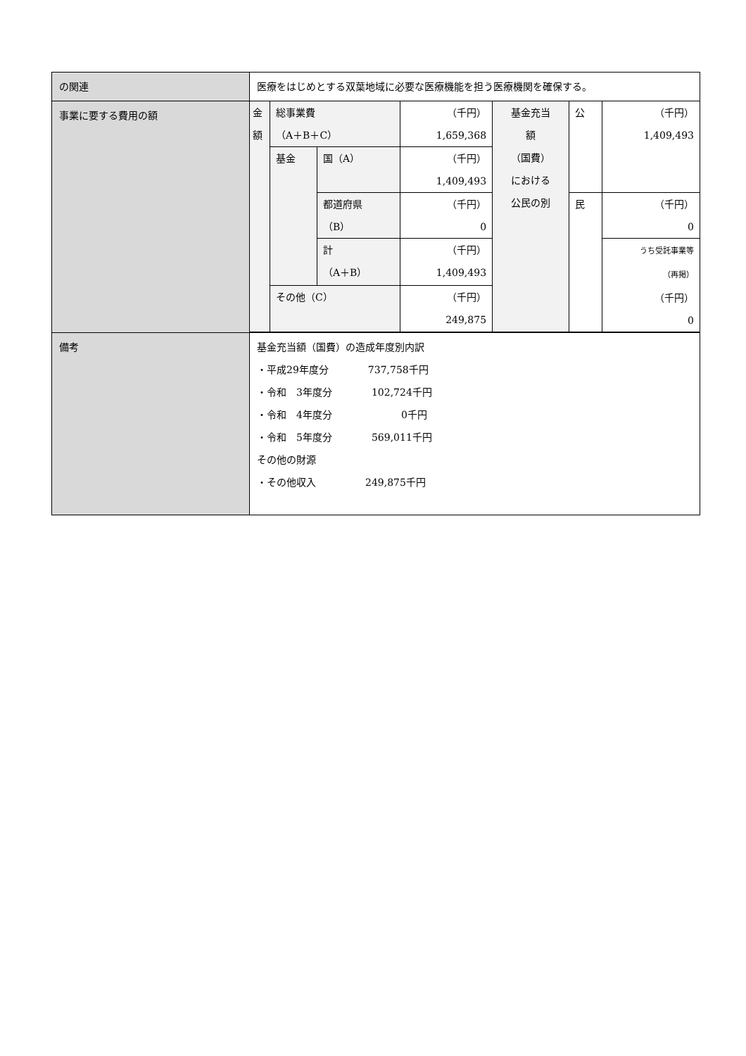| の関連 | 医療をはじめとする双葉地域に必要な医療機能を担う医療機関を確保する。 |
| 事業に要する費用の額 | / 金額 / 総事業費 （A＋B＋C） / / （千円） 1,659,368 / 基金充当 額 （国費） における 公民の別 / 公 / （千円） 1,409,493 / / / 基金 / 国（A） / （千円） 1,409,493 / / / / / / / 都道府県 （B） / （千円） 0 / / 民 / （千円） 0 / / / / 計 （A＋B） / （千円） 1,409,493 / / / うち受託事業等 （再掲） （千円） 0 / / / その他（C） / / （千円） 249,875 / / / / |
| 備考 | 基金充当額（国費）の造成年度別内訳 ・平成29年度分 737,758千円 ・令和 3年度分 102,724千円 ・令和 4年度分 0千円 ・令和 5年度分 569,011千円 その他の財源 ・その他収入 249,875千円 |